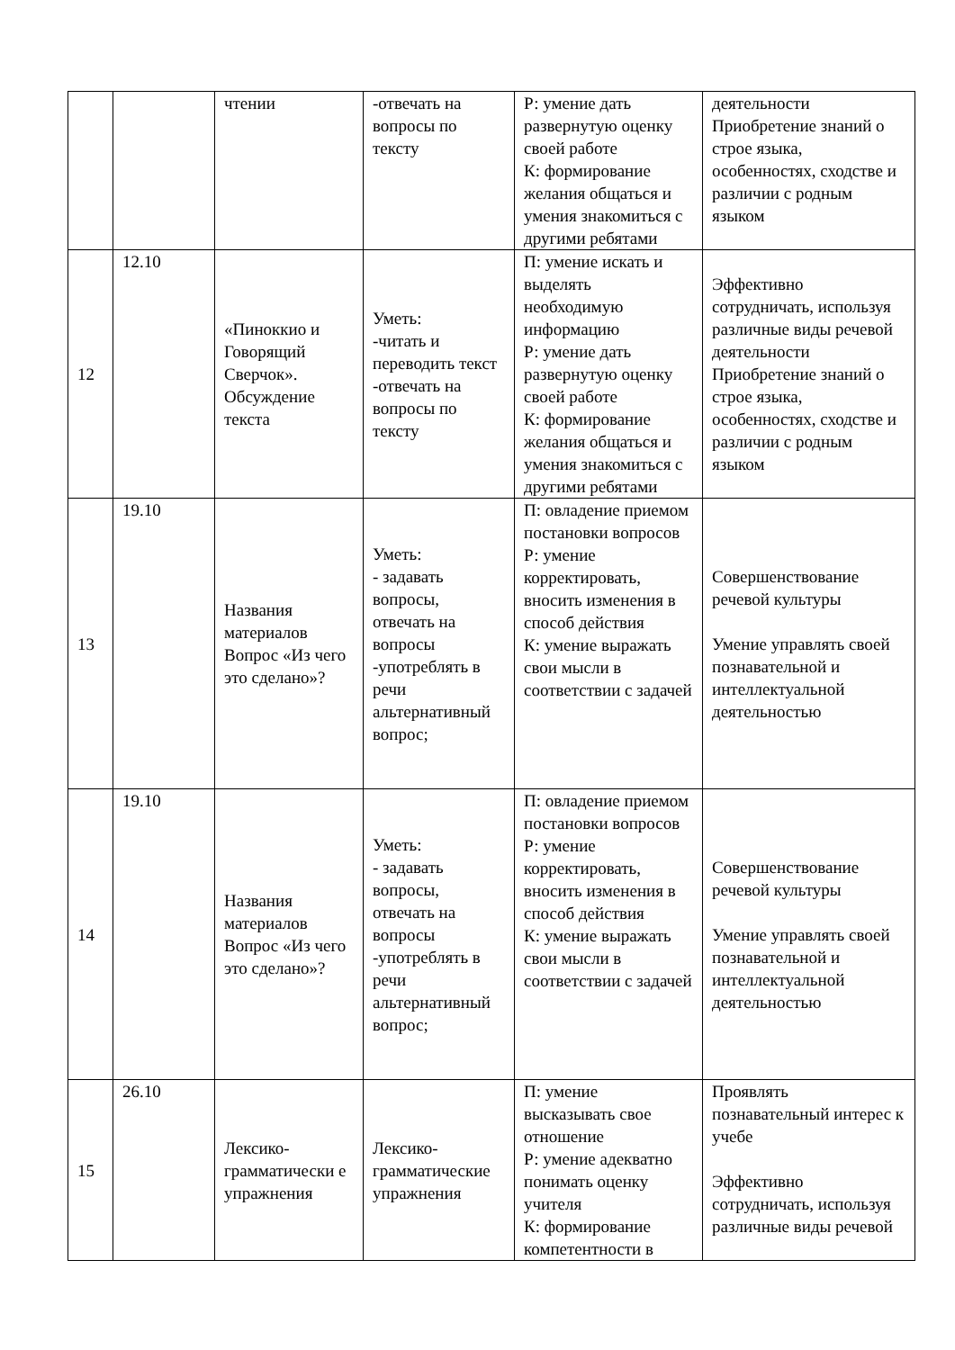| | | чтении | -отвечать на вопросы по тексту | Р: умение дать развернутую оценку своей работе К: формирование желания общаться и умения знакомиться с другими ребятами | деятельности Приобретение знаний о строе языка, особенностях, сходстве и различии с родным языком |
| 12 | 12.10 | «Пинoккио и Говорящий Сверчок». Обсуждение текста | Уметь: -читать и переводить текст -отвечать на вопросы по тексту | П: умение искать и выделять необходимую информацию Р: умение дать развернутую оценку своей работе К: формирование желания общаться и умения знакомиться с другими ребятами | Эффективно сотрудничать, используя различные виды речевой деятельности Приобретение знаний о строе языка, особенностях, сходстве и различии с родным языком |
| 13 | 19.10 | Названия материалов Вопрос «Из чего это сделано»? | Уметь: - задавать вопросы, отвечать на вопросы -употреблять в речи альтернативный вопрос; | П: овладение приемом постановки вопросов Р: умение корректировать, вносить изменения в способ действия К: умение выражать свои мысли в соответствии с задачей | Совершенствование речевой культуры Умение управлять своей познавательной и интеллектуальной деятельностью |
| 14 | 19.10 | Названия материалов Вопрос «Из чего это сделано»? | Уметь: - задавать вопросы, отвечать на вопросы -употреблять в речи альтернативный вопрос; | П: овладение приемом постановки вопросов Р: умение корректировать, вносить изменения в способ действия К: умение выражать свои мысли в соответствии с задачей | Совершенствование речевой культуры Умение управлять своей познавательной и интеллектуальной деятельностью |
| 15 | 26.10 | Лексико-грамматически е упражнения | Лексико-грамматические упражнения | П: умение высказывать свое отношение Р: умение адекватно понимать оценку учителя К: формирование компетентности в | Проявлять познавательный интерес к учебе Эффективно сотрудничать, используя различные виды речевой |